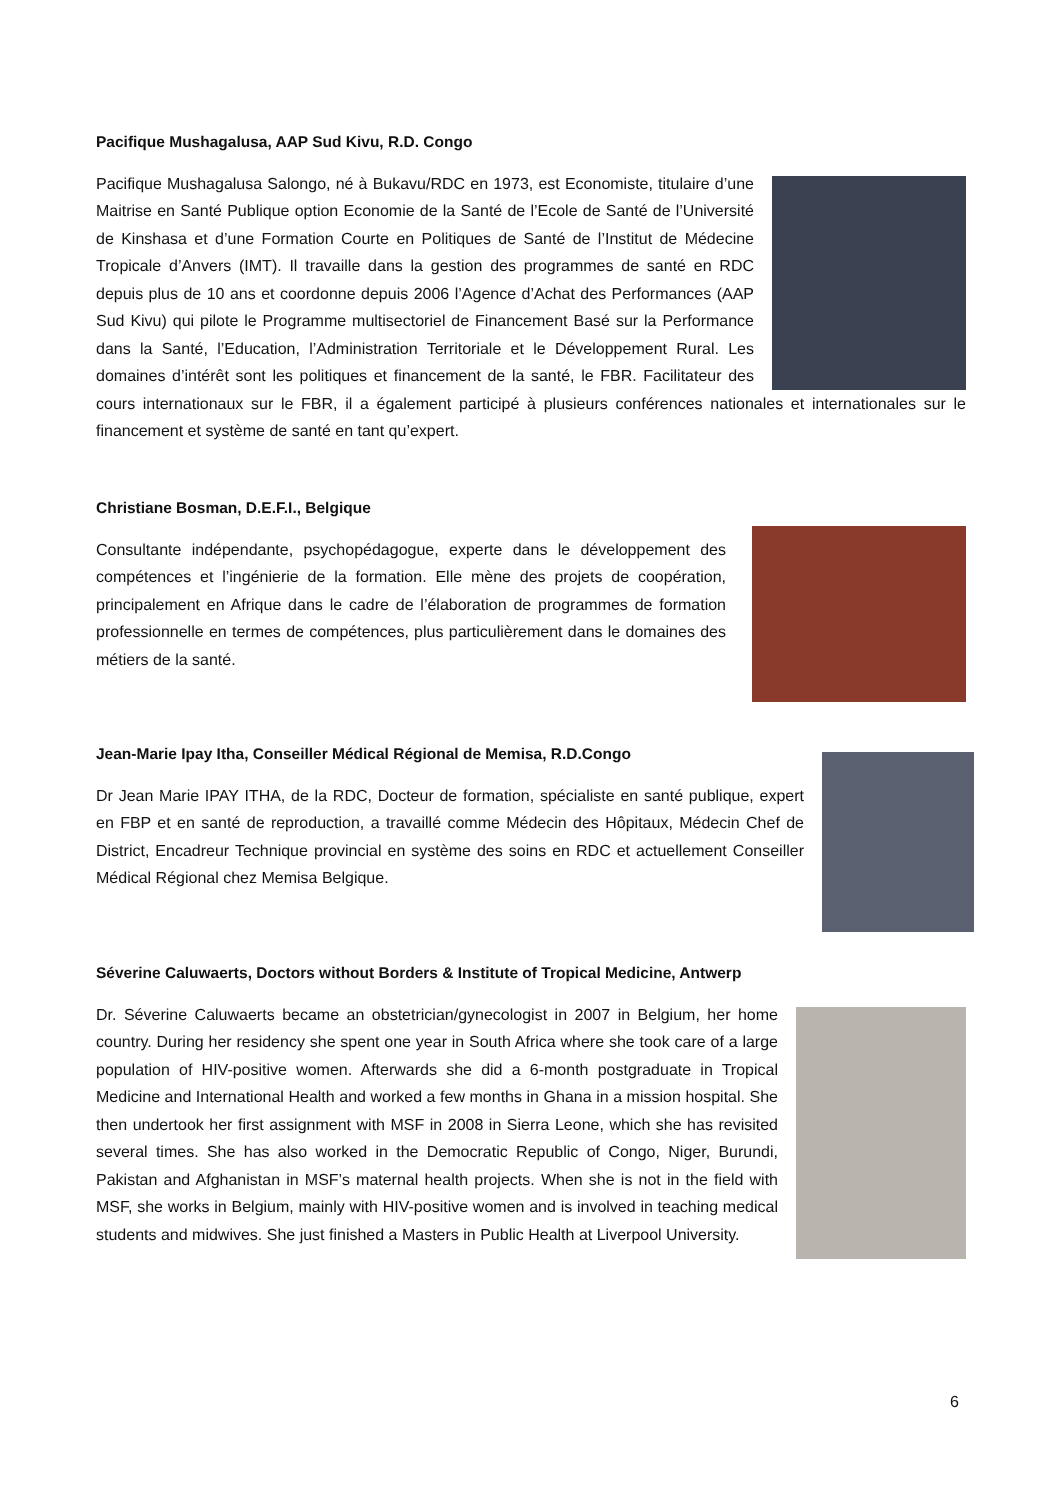Pacifique Mushagalusa, AAP Sud Kivu, R.D. Congo
Pacifique Mushagalusa Salongo, né à Bukavu/RDC en 1973, est Economiste, titulaire d’une Maitrise en Santé Publique option Economie de la Santé de l’Ecole de Santé de l’Université de Kinshasa et d’une Formation Courte en Politiques de Santé de l’Institut de Médecine Tropicale d’Anvers (IMT). Il travaille dans la gestion des programmes de santé en RDC depuis plus de 10 ans et coordonne depuis 2006 l’Agence d’Achat des Performances (AAP Sud Kivu) qui pilote le Programme multisectoriel de Financement Basé sur la Performance dans la Santé, l’Education, l’Administration Territoriale et le Développement Rural. Les domaines d’intérêt sont les politiques et financement de la santé, le FBR. Facilitateur des cours internationaux sur le FBR, il a également participé à plusieurs conférences nationales et internationales sur le financement et système de santé en tant qu’expert.
Christiane Bosman, D.E.F.I., Belgique
Consultante indépendante, psychopédagogue, experte dans le développement des compétences et l’ingénierie de la formation. Elle mène des projets de coopération, principalement en Afrique dans le cadre de l’élaboration de programmes de formation professionnelle en termes de compétences, plus particulièrement dans le domaines des métiers de la santé.
Jean-Marie Ipay Itha, Conseiller Médical Régional de Memisa, R.D.Congo
Dr Jean Marie IPAY ITHA, de la RDC, Docteur de formation, spécialiste en santé publique, expert en FBP et en santé de reproduction, a travaillé comme Médecin des Hôpitaux, Médecin Chef de District, Encadreur Technique provincial en système des soins en RDC et actuellement Conseiller Médical Régional chez Memisa Belgique.
Séverine Caluwaerts, Doctors without Borders & Institute of Tropical Medicine, Antwerp
Dr. Séverine Caluwaerts became an obstetrician/gynecologist in 2007 in Belgium, her home country. During her residency she spent one year in South Africa where she took care of a large population of HIV-positive women. Afterwards she did a 6-month postgraduate in Tropical Medicine and International Health and worked a few months in Ghana in a mission hospital. She then undertook her first assignment with MSF in 2008 in Sierra Leone, which she has revisited several times. She has also worked in the Democratic Republic of Congo, Niger, Burundi, Pakistan and Afghanistan in MSF’s maternal health projects. When she is not in the field with MSF, she works in Belgium, mainly with HIV-positive women and is involved in teaching medical students and midwives. She just finished a Masters in Public Health at Liverpool University.
6